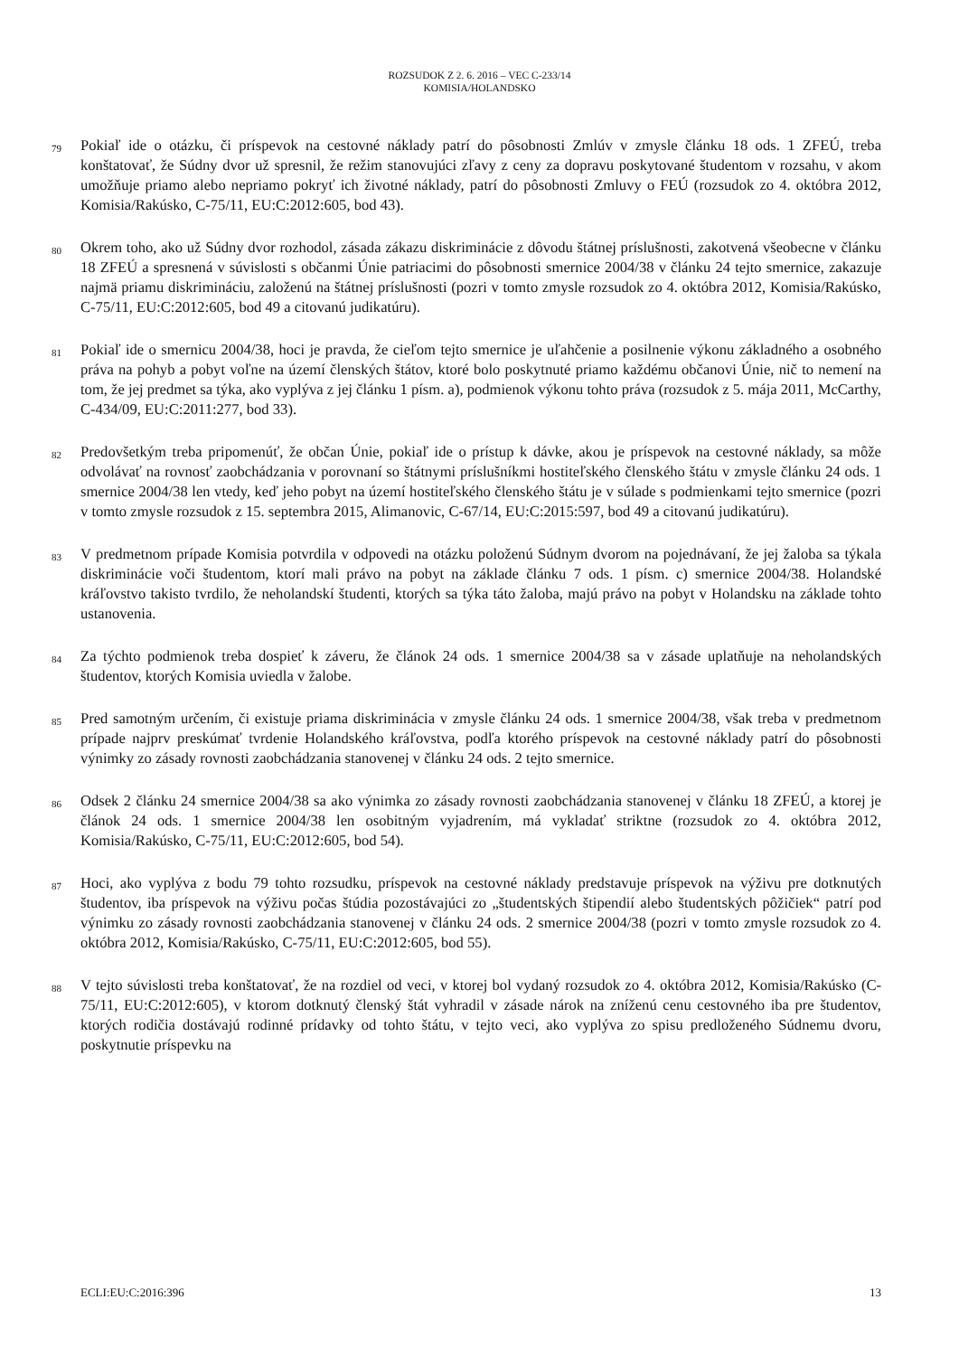ROZSUDOK Z 2. 6. 2016 – VEC C-233/14
KOMISIA/HOLANDSKO
79
Pokiaľ ide o otázku, či príspevok na cestovné náklady patrí do pôsobnosti Zmlúv v zmysle článku 18 ods. 1 ZFEÚ, treba konštatovať, že Súdny dvor už spresnil, že režim stanovujúci zľavy z ceny za dopravu poskytované študentom v rozsahu, v akom umožňuje priamo alebo nepriamo pokryť ich životné náklady, patrí do pôsobnosti Zmluvy o FEÚ (rozsudok zo 4. októbra 2012, Komisia/Rakúsko, C-75/11, EU:C:2012:605, bod 43).
80
Okrem toho, ako už Súdny dvor rozhodol, zásada zákazu diskriminácie z dôvodu štátnej príslušnosti, zakotvená všeobecne v článku 18 ZFEÚ a spresnená v súvislosti s občanmi Únie patriacimi do pôsobnosti smernice 2004/38 v článku 24 tejto smernice, zakazuje najmä priamu diskrimináciu, založenú na štátnej príslušnosti (pozri v tomto zmysle rozsudok zo 4. októbra 2012, Komisia/Rakúsko, C-75/11, EU:C:2012:605, bod 49 a citovanú judikatúru).
81
Pokiaľ ide o smernicu 2004/38, hoci je pravda, že cieľom tejto smernice je uľahčenie a posilnenie výkonu základného a osobného práva na pohyb a pobyt voľne na území členských štátov, ktoré bolo poskytnuté priamo každému občanovi Únie, nič to nemení na tom, že jej predmet sa týka, ako vyplýva z jej článku 1 písm. a), podmienok výkonu tohto práva (rozsudok z 5. mája 2011, McCarthy, C-434/09, EU:C:2011:277, bod 33).
82
Predovšetkým treba pripomenúť, že občan Únie, pokiaľ ide o prístup k dávke, akou je príspevok na cestovné náklady, sa môže odvolávať na rovnosť zaobchádzania v porovnaní so štátnymi príslušníkmi hostiteľského členského štátu v zmysle článku 24 ods. 1 smernice 2004/38 len vtedy, keď jeho pobyt na území hostiteľského členského štátu je v súlade s podmienkami tejto smernice (pozri v tomto zmysle rozsudok z 15. septembra 2015, Alimanovic, C-67/14, EU:C:2015:597, bod 49 a citovanú judikatúru).
83
V predmetnom prípade Komisia potvrdila v odpovedi na otázku položenú Súdnym dvorom na pojednávaní, že jej žaloba sa týkala diskriminácie voči študentom, ktorí mali právo na pobyt na základe článku 7 ods. 1 písm. c) smernice 2004/38. Holandské kráľovstvo takisto tvrdilo, že neholandskí študenti, ktorých sa týka táto žaloba, majú právo na pobyt v Holandsku na základe tohto ustanovenia.
84
Za týchto podmienok treba dospieť k záveru, že článok 24 ods. 1 smernice 2004/38 sa v zásade uplatňuje na neholandských študentov, ktorých Komisia uviedla v žalobe.
85
Pred samotným určením, či existuje priama diskriminácia v zmysle článku 24 ods. 1 smernice 2004/38, však treba v predmetnom prípade najprv preskúmať tvrdenie Holandského kráľovstva, podľa ktorého príspevok na cestovné náklady patrí do pôsobnosti výnimky zo zásady rovnosti zaobchádzania stanovenej v článku 24 ods. 2 tejto smernice.
86
Odsek 2 článku 24 smernice 2004/38 sa ako výnimka zo zásady rovnosti zaobchádzania stanovenej v článku 18 ZFEÚ, a ktorej je článok 24 ods. 1 smernice 2004/38 len osobitným vyjadrením, má vykladať striktne (rozsudok zo 4. októbra 2012, Komisia/Rakúsko, C-75/11, EU:C:2012:605, bod 54).
87
Hoci, ako vyplýva z bodu 79 tohto rozsudku, príspevok na cestovné náklady predstavuje príspevok na výživu pre dotknutých študentov, iba príspevok na výživu počas štúdia pozostávajúci zo „študentských štipendií alebo študentských pôžičiek“ patrí pod výnimku zo zásady rovnosti zaobchádzania stanovenej v článku 24 ods. 2 smernice 2004/38 (pozri v tomto zmysle rozsudok zo 4. októbra 2012, Komisia/Rakúsko, C-75/11, EU:C:2012:605, bod 55).
88
V tejto súvislosti treba konštatovať, že na rozdiel od veci, v ktorej bol vydaný rozsudok zo 4. októbra 2012, Komisia/Rakúsko (C-75/11, EU:C:2012:605), v ktorom dotknutý členský štát vyhradil v zásade nárok na zníženú cenu cestovného iba pre študentov, ktorých rodičia dostávajú rodinné prídavky od tohto štátu, v tejto veci, ako vyplýva zo spisu predloženého Súdnemu dvoru, poskytnutie príspevku na
ECLI:EU:C:2016:396 13